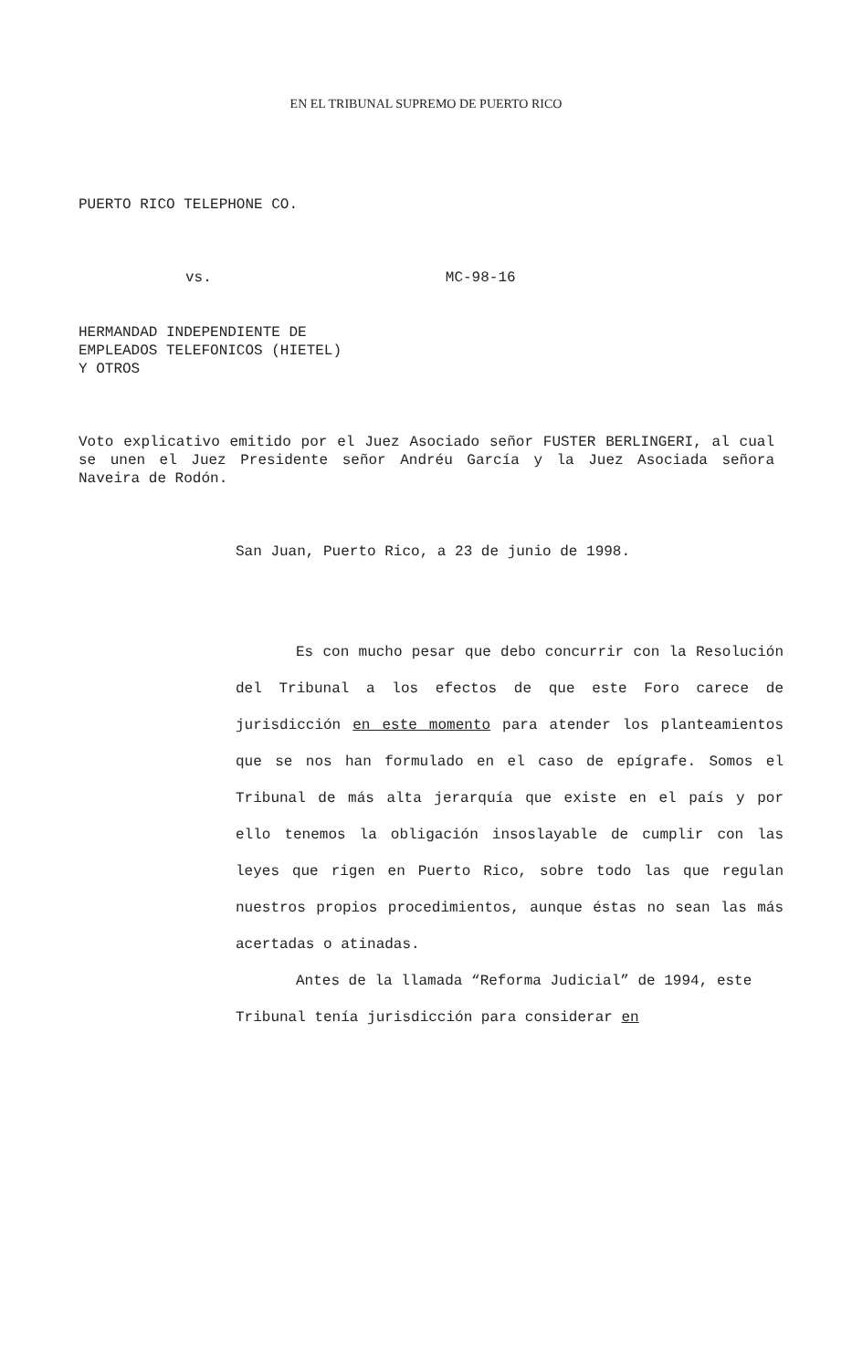EN EL TRIBUNAL SUPREMO DE PUERTO RICO
PUERTO RICO TELEPHONE CO.
vs. MC-98-16
HERMANDAD INDEPENDIENTE DE
EMPLEADOS TELEFONICOS (HIETEL)
Y OTROS
Voto explicativo emitido por el Juez Asociado señor FUSTER BERLINGERI, al cual se unen el Juez Presidente señor Andréu García y la Juez Asociada señora Naveira de Rodón.
San Juan, Puerto Rico, a 23 de junio de 1998.
Es con mucho pesar que debo concurrir con la Resolución del Tribunal a los efectos de que este Foro carece de jurisdicción en este momento para atender los planteamientos que se nos han formulado en el caso de epígrafe. Somos el Tribunal de más alta jerarquía que existe en el país y por ello tenemos la obligación insoslayable de cumplir con las leyes que rigen en Puerto Rico, sobre todo las que regulan nuestros propios procedimientos, aunque éstas no sean las más acertadas o atinadas.
Antes de la llamada “Reforma Judicial” de 1994, este Tribunal tenía jurisdicción para considerar en